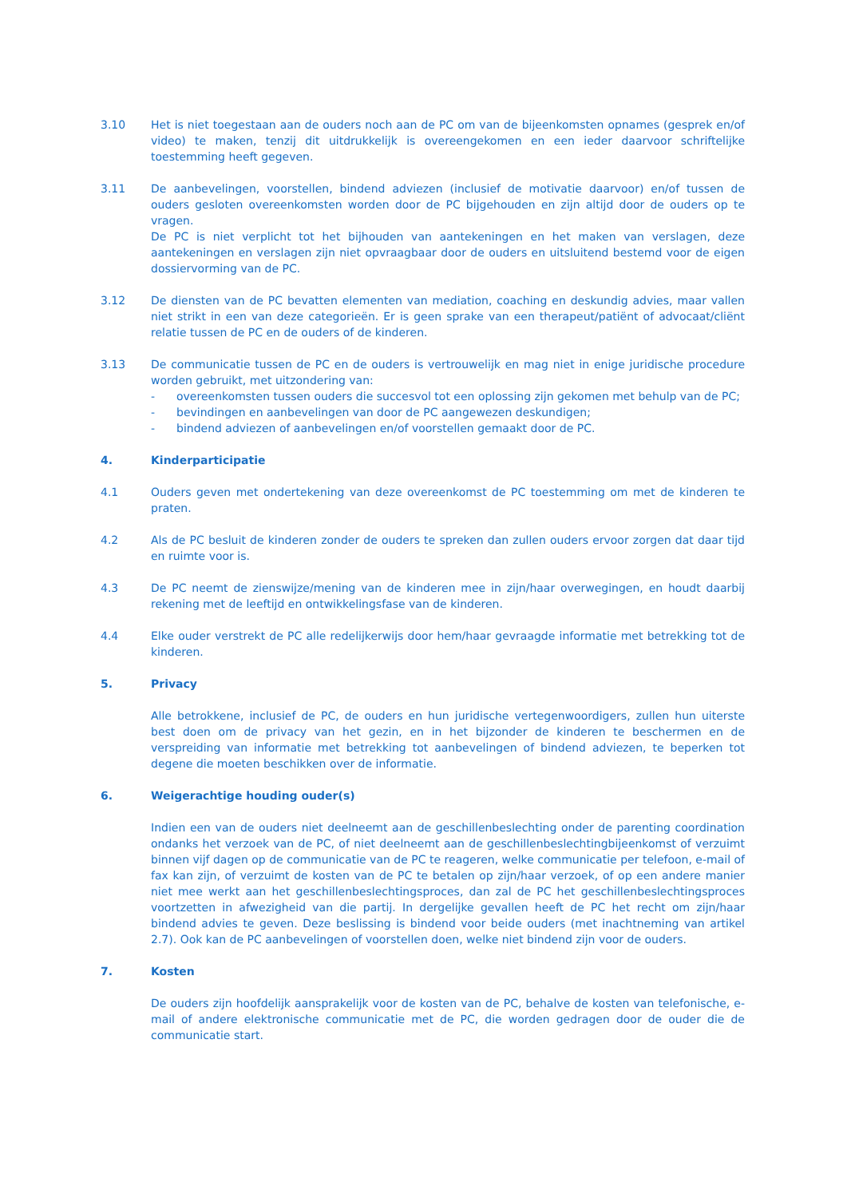3.10 Het is niet toegestaan aan de ouders noch aan de PC om van de bijeenkomsten opnames (gesprek en/of video) te maken, tenzij dit uitdrukkelijk is overeengekomen en een ieder daarvoor schriftelijke toestemming heeft gegeven.
3.11 De aanbevelingen, voorstellen, bindend adviezen (inclusief de motivatie daarvoor) en/of tussen de ouders gesloten overeenkomsten worden door de PC bijgehouden en zijn altijd door de ouders op te vragen.
De PC is niet verplicht tot het bijhouden van aantekeningen en het maken van verslagen, deze aantekeningen en verslagen zijn niet opvraagbaar door de ouders en uitsluitend bestemd voor de eigen dossiervorming van de PC.
3.12 De diensten van de PC bevatten elementen van mediation, coaching en deskundig advies, maar vallen niet strikt in een van deze categorieën. Er is geen sprake van een therapeut/patiënt of advocaat/cliënt relatie tussen de PC en de ouders of de kinderen.
3.13 De communicatie tussen de PC en de ouders is vertrouwelijk en mag niet in enige juridische procedure worden gebruikt, met uitzondering van:
- overeenkomsten tussen ouders die succesvol tot een oplossing zijn gekomen met behulp van de PC;
- bevindingen en aanbevelingen van door de PC aangewezen deskundigen;
- bindend adviezen of aanbevelingen en/of voorstellen gemaakt door de PC.
4. Kinderparticipatie
4.1 Ouders geven met ondertekening van deze overeenkomst de PC toestemming om met de kinderen te praten.
4.2 Als de PC besluit de kinderen zonder de ouders te spreken dan zullen ouders ervoor zorgen dat daar tijd en ruimte voor is.
4.3 De PC neemt de zienswijze/mening van de kinderen mee in zijn/haar overwegingen, en houdt daarbij rekening met de leeftijd en ontwikkelingsfase van de kinderen.
4.4 Elke ouder verstrekt de PC alle redelijkerwijs door hem/haar gevraagde informatie met betrekking tot de kinderen.
5. Privacy
Alle betrokkene, inclusief de PC, de ouders en hun juridische vertegenwoordigers, zullen hun uiterste best doen om de privacy van het gezin, en in het bijzonder de kinderen te beschermen en de verspreiding van informatie met betrekking tot aanbevelingen of bindend adviezen, te beperken tot degene die moeten beschikken over de informatie.
6. Weigerachtige houding ouder(s)
Indien een van de ouders niet deelneemt aan de geschillenbeslechting onder de parenting coordination ondanks het verzoek van de PC, of niet deelneemt aan de geschillenbeslechtingbijeenkomst of verzuimt binnen vijf dagen op de communicatie van de PC te reageren, welke communicatie per telefoon, e-mail of fax kan zijn, of verzuimt de kosten van de PC te betalen op zijn/haar verzoek, of op een andere manier niet mee werkt aan het geschillenbeslechtingsproces, dan zal de PC het geschillenbeslechtingsproces voortzetten in afwezigheid van die partij. In dergelijke gevallen heeft de PC het recht om zijn/haar bindend advies te geven. Deze beslissing is bindend voor beide ouders (met inachtneming van artikel 2.7). Ook kan de PC aanbevelingen of voorstellen doen, welke niet bindend zijn voor de ouders.
7. Kosten
De ouders zijn hoofdelijk aansprakelijk voor de kosten van de PC, behalve de kosten van telefonische, e-mail of andere elektronische communicatie met de PC, die worden gedragen door de ouder die de communicatie start.